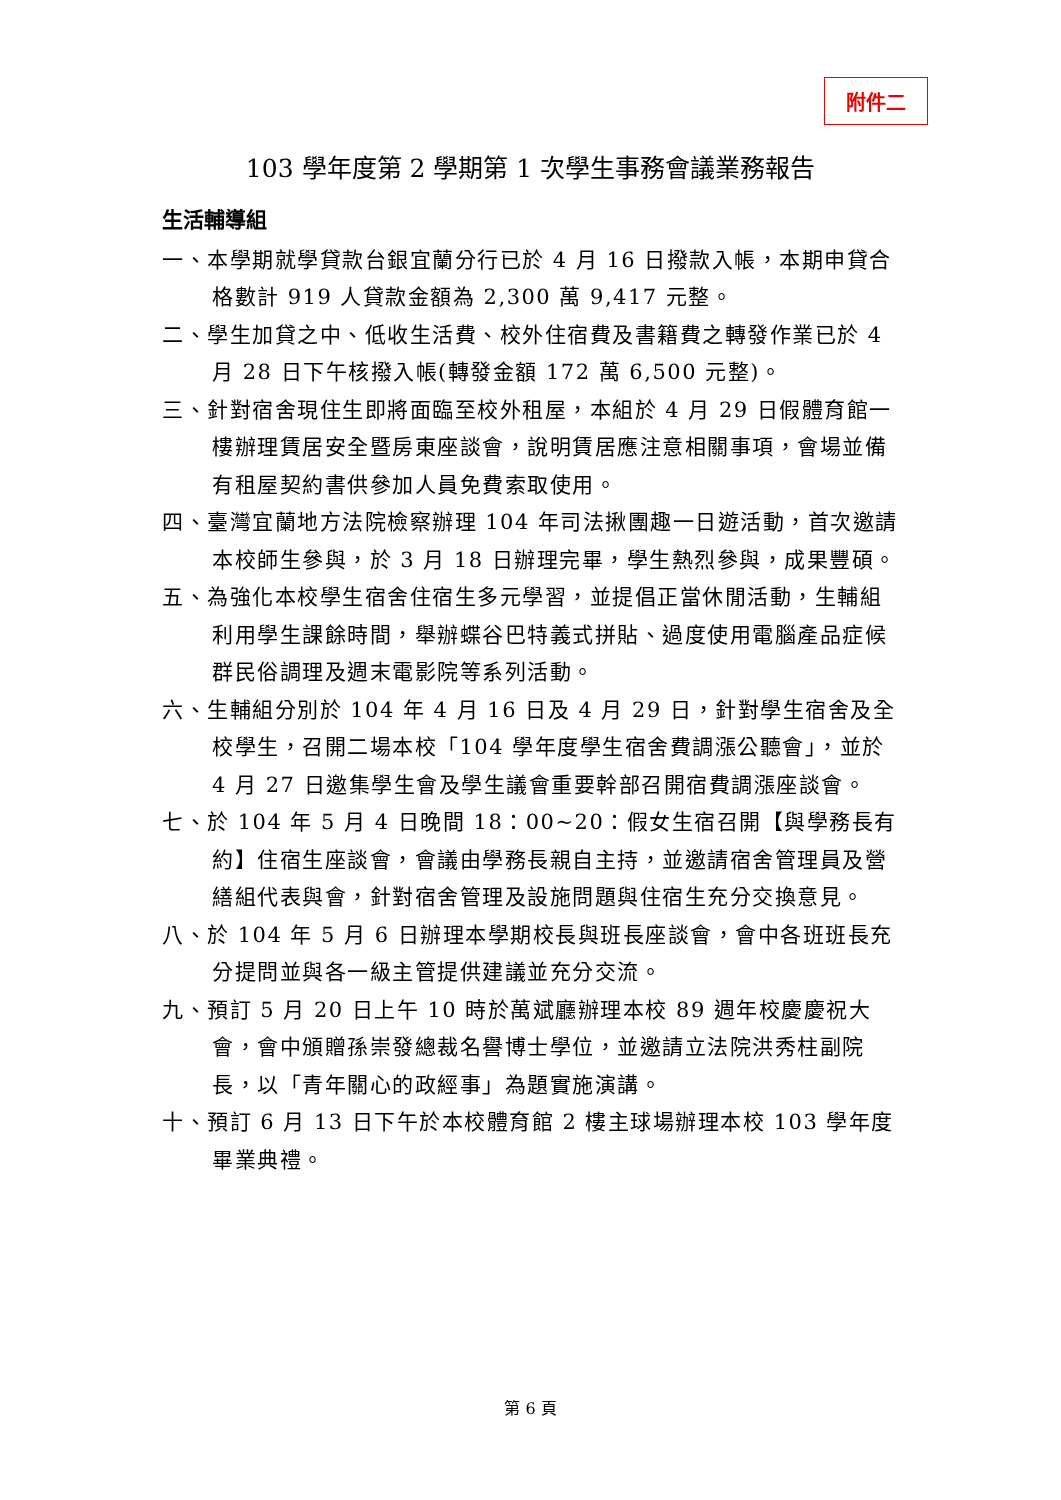附件二
103 學年度第 2 學期第 1 次學生事務會議業務報告
生活輔導組
一、本學期就學貸款台銀宜蘭分行已於 4 月 16 日撥款入帳，本期申貸合格數計 919 人貸款金額為 2,300 萬 9,417 元整。
二、學生加貸之中、低收生活費、校外住宿費及書籍費之轉發作業已於 4 月 28 日下午核撥入帳(轉發金額 172 萬 6,500 元整)。
三、針對宿舍現住生即將面臨至校外租屋，本組於 4 月 29 日假體育館一樓辦理賃居安全暨房東座談會，說明賃居應注意相關事項，會場並備有租屋契約書供參加人員免費索取使用。
四、臺灣宜蘭地方法院檢察辦理 104 年司法揪團趣一日遊活動，首次邀請本校師生參與，於 3 月 18 日辦理完畢，學生熱烈參與，成果豐碩。
五、為強化本校學生宿舍住宿生多元學習，並提倡正當休閒活動，生輔組利用學生課餘時間，舉辦蝶谷巴特義式拼貼、過度使用電腦產品症候群民俗調理及週末電影院等系列活動。
六、生輔組分別於 104 年 4 月 16 日及 4 月 29 日，針對學生宿舍及全校學生，召開二場本校「104 學年度學生宿舍費調漲公聽會」，並於 4 月 27 日邀集學生會及學生議會重要幹部召開宿費調漲座談會。
七、於 104 年 5 月 4 日晚間 18：00~20：假女生宿召開【與學務長有約】住宿生座談會，會議由學務長親自主持，並邀請宿舍管理員及營繕組代表與會，針對宿舍管理及設施問題與住宿生充分交換意見。
八、於 104 年 5 月 6 日辦理本學期校長與班長座談會，會中各班班長充分提問並與各一級主管提供建議並充分交流。
九、預訂 5 月 20 日上午 10 時於萬斌廳辦理本校 89 週年校慶慶祝大會，會中頒贈孫崇發總裁名譽博士學位，並邀請立法院洪秀柱副院長，以「青年關心的政經事」為題實施演講。
十、預訂 6 月 13 日下午於本校體育館 2 樓主球場辦理本校 103 學年度畢業典禮。
第 6 頁